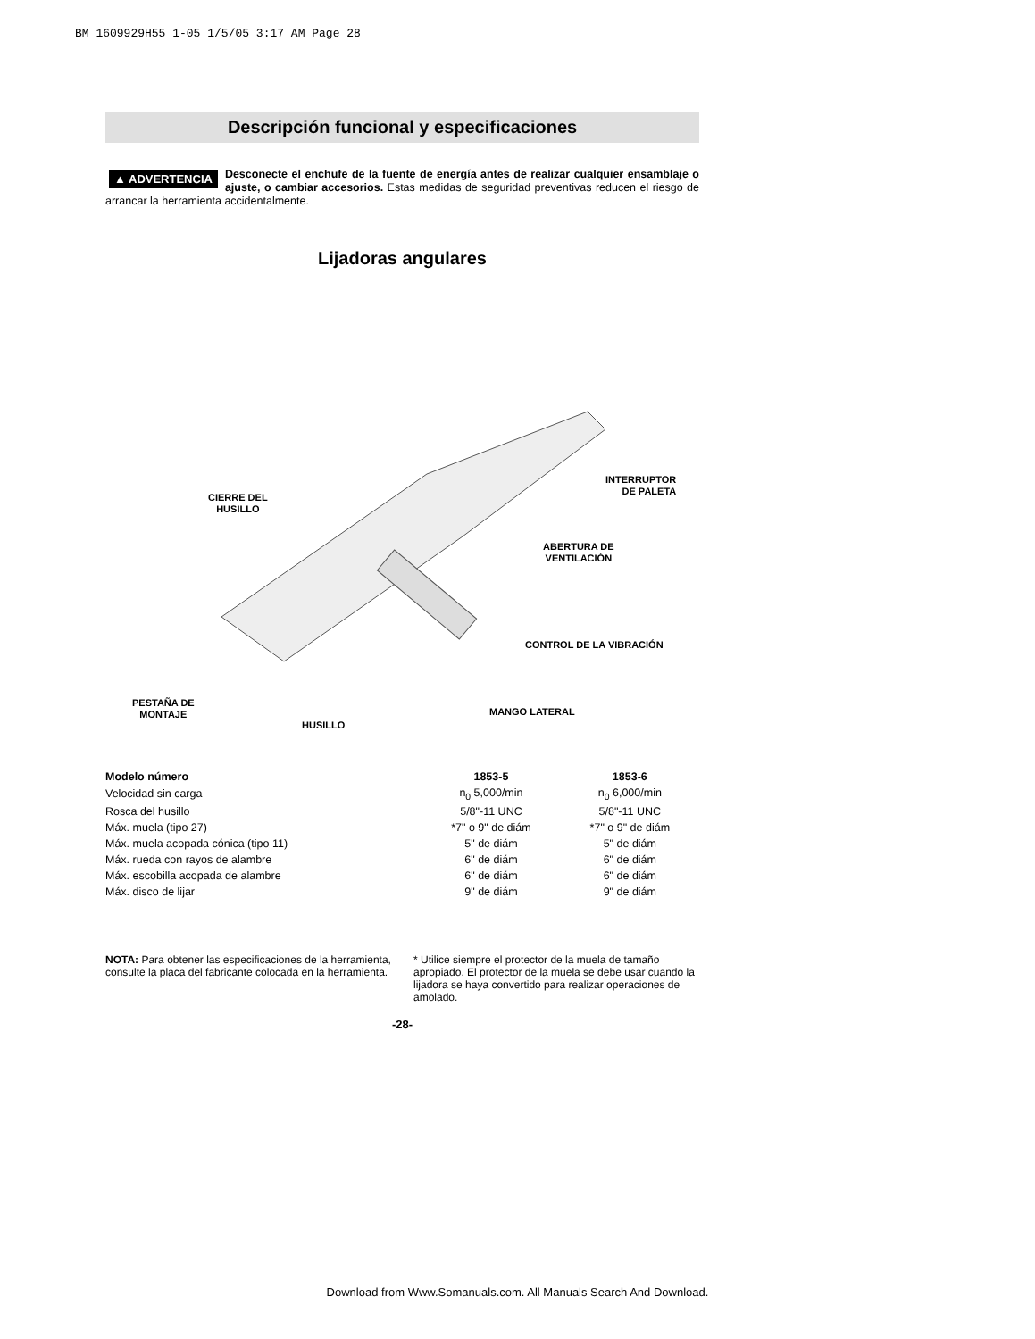BM 1609929H55 1-05 1/5/05 3:17 AM Page 28
Descripción funcional y especificaciones
▲ ADVERTENCIA Desconecte el enchufe de la fuente de energía antes de realizar cualquier ensamblaje o ajuste, o cambiar accesorios. Estas medidas de seguridad preventivas reducen el riesgo de arrancar la herramienta accidentalmente.
Lijadoras angulares
CIERRE DEL
HUSILLO
INTERRUPTOR
DE PALETA
ABERTURA DE
VENTILACIÓN
CONTROL DE LA VIBRACIÓN
PESTAÑA DE
MONTAJE
MANGO LATERAL
HUSILLO
| Modelo número | 1853-5 | 1853-6 |
| --- | --- | --- |
| Velocidad sin carga | n<sub>0</sub> 5,000/min | n<sub>0</sub> 6,000/min |
| Rosca del husillo | 5/8"-11 UNC | 5/8"-11 UNC |
| Máx. muela (tipo 27) | *7" o 9" de diám | *7" o 9" de diám |
| Máx. muela acopada cónica (tipo 11) | 5" de diám | 5" de diám |
| Máx. rueda con rayos de alambre | 6" de diám | 6" de diám |
| Máx. escobilla acopada de alambre | 6" de diám | 6" de diám |
| Máx. disco de lijar | 9" de diám | 9" de diám |
NOTA: Para obtener las especificaciones de la herramienta, consulte la placa del fabricante colocada en la herramienta.
* Utilice siempre el protector de la muela de tamaño apropiado. El protector de la muela se debe usar cuando la lijadora se haya convertido para realizar operaciones de amolado.
-28-
Download from Www.Somanuals.com. All Manuals Search And Download.